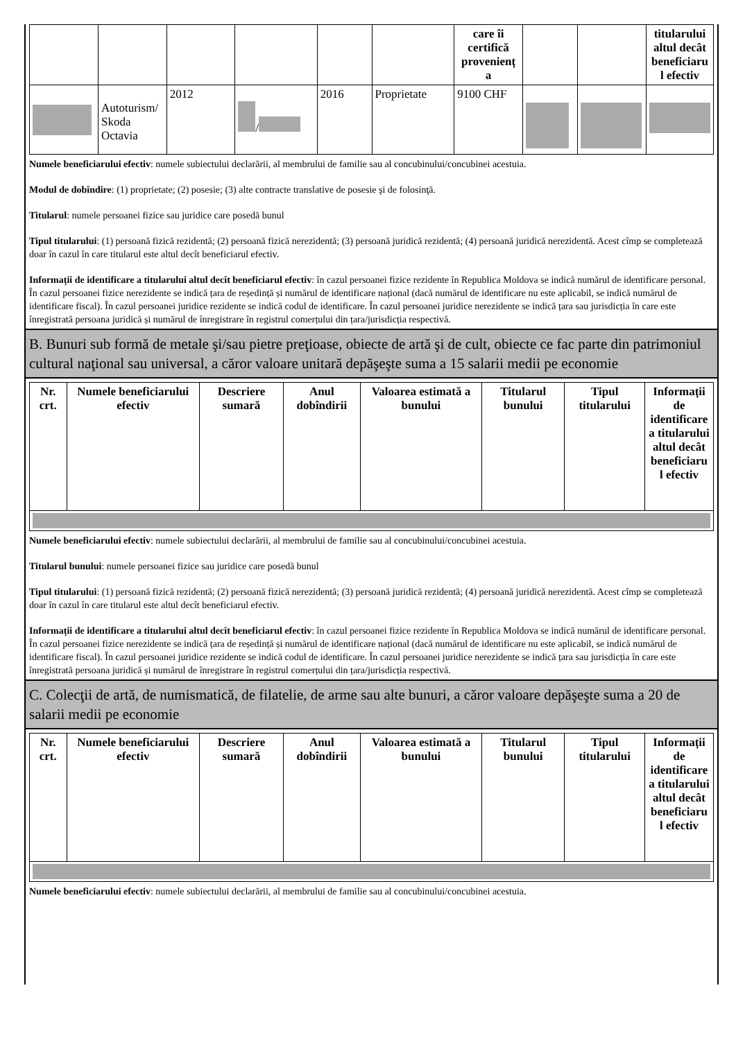| | | | | | | care îi certifică provenienț a | | | titularului altul decât beneficiaru l efectiv |
| --- | --- | --- | --- | --- | --- | --- | --- | --- | --- |
| | Autoturism/ Skoda Octavia | 2012 | / | 2016 | Proprietate | 9100 CHF | | | |
Numele beneficiarului efectiv: numele subiectului declarării, al membrului de familie sau al concubinului/concubinei acestuia.
Modul de dobîndire: (1) proprietate; (2) posesie; (3) alte contracte translative de posesie şi de folosinţă.
Titularul: numele persoanei fizice sau juridice care posedă bunul
Tipul titularului: (1) persoană fizică rezidentă; (2) persoană fizică nerezidentă; (3) persoană juridică rezidentă; (4) persoană juridică nerezidentă. Acest cîmp se completează doar în cazul în care titularul este altul decît beneficiarul efectiv.
Informații de identificare a titularului altul decît beneficiarul efectiv: în cazul persoanei fizice rezidente în Republica Moldova se indică numărul de identificare personal. În cazul persoanei fizice nerezidente se indică țara de reședință și numărul de identificare național (dacă numărul de identificare nu este aplicabil, se indică numărul de identificare fiscal). În cazul persoanei juridice rezidente se indică codul de identificare. În cazul persoanei juridice nerezidente se indică țara sau jurisdicția în care este înregistrată persoana juridică și numărul de înregistrare în registrul comerțului din țara/jurisdicția respectivă.
B. Bunuri sub formă de metale şi/sau pietre preţioase, obiecte de artă şi de cult, obiecte ce fac parte din patrimoniul cultural naţional sau universal, a căror valoare unitară depăşeşte suma a 15 salarii medii pe economie
| Nr. crt. | Numele beneficiarului efectiv | Descriere sumară | Anul dobîndirii | Valoarea estimată a bunului | Titularul bunului | Tipul titularului | Informații de identificare a titularului altul decât beneficiaru l efectiv |
| --- | --- | --- | --- | --- | --- | --- | --- |
Numele beneficiarului efectiv: numele subiectului declarării, al membrului de familie sau al concubinului/concubinei acestuia.
Titularul bunului: numele persoanei fizice sau juridice care posedă bunul
Tipul titularului: (1) persoană fizică rezidentă; (2) persoană fizică nerezidentă; (3) persoană juridică rezidentă; (4) persoană juridică nerezidentă. Acest cîmp se completează doar în cazul în care titularul este altul decît beneficiarul efectiv.
Informații de identificare a titularului altul decît beneficiarul efectiv: în cazul persoanei fizice rezidente în Republica Moldova se indică numărul de identificare personal. În cazul persoanei fizice nerezidente se indică țara de reședință și numărul de identificare național (dacă numărul de identificare nu este aplicabil, se indică numărul de identificare fiscal). În cazul persoanei juridice rezidente se indică codul de identificare. În cazul persoanei juridice nerezidente se indică țara sau jurisdicția în care este înregistrată persoana juridică și numărul de înregistrare în registrul comerțului din țara/jurisdicția respectivă.
C. Colecţii de artă, de numismatică, de filatelie, de arme sau alte bunuri, a căror valoare depăşeşte suma a 20 de salarii medii pe economie
| Nr. crt. | Numele beneficiarului efectiv | Descriere sumară | Anul dobîndirii | Valoarea estimată a bunului | Titularul bunului | Tipul titularului | Informații de identificare a titularului altul decât beneficiaru l efectiv |
| --- | --- | --- | --- | --- | --- | --- | --- |
Numele beneficiarului efectiv: numele subiectului declarării, al membrului de familie sau al concubinului/concubinei acestuia.